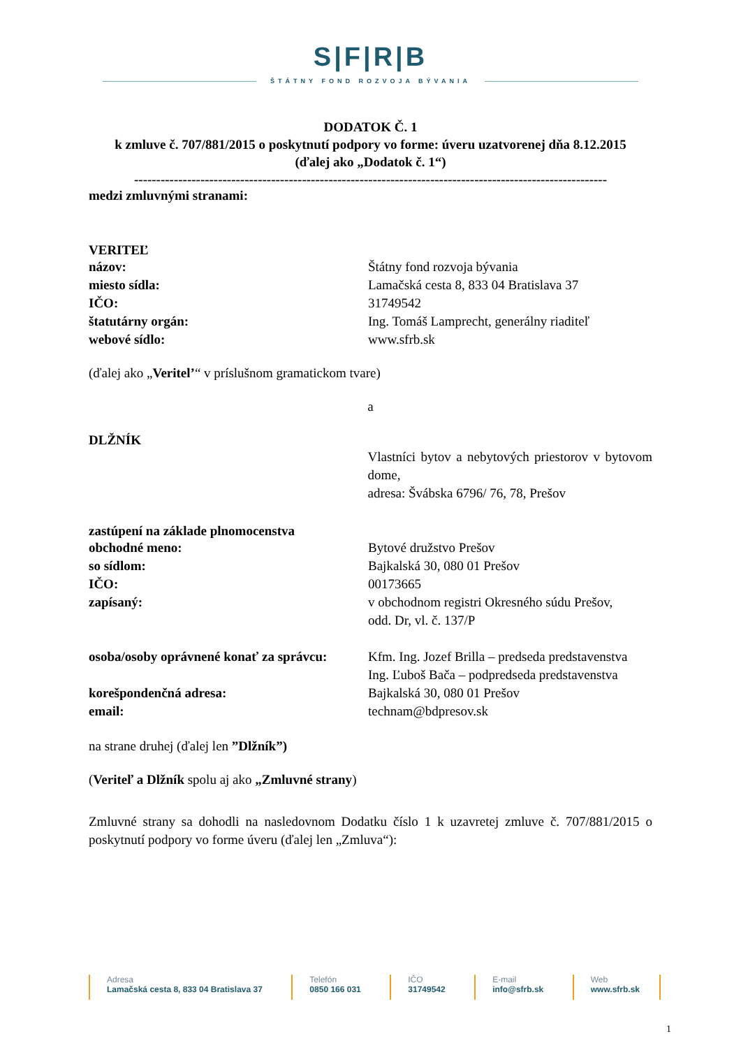S|F|R|B
ŠTÁTNY FOND ROZVOJA BÝVANIA
DODATOK Č. 1
k zmluve č. 707/881/2015 o poskytnutí podpory vo forme: úveru uzatvorenej dňa 8.12.2015
(ďalej ako „Dodatok č. 1“)
-----------------------------------------------------------------------------------------------------------
medzi zmluvnými stranami:
VERITEĽ
názov: Štátny fond rozvoja bývania
miesto sídla: Lamačská cesta 8, 833 04 Bratislava 37
IČO: 31749542
štatutárny orgán: Ing. Tomáš Lamprecht, generálny riaditeľ
webové sídlo: www.sfrb.sk
(ďalej ako „Veritel’“ v príslušnom gramatickom tvare)
a
DLŽNÍK
Vlastníci bytov a nebytových priestorov v bytovom dome,
adresa: Švábska 6796/ 76, 78, Prešov
zastúpení na základe plnomocenstva
obchodné meno: Bytové družstvo Prešov
so sídlom: Bajkalská 30, 080 01 Prešov
IČO: 00173665
zapísaný: v obchodnom registri Okresného súdu Prešov,
odd. Dr, vl. č. 137/P
osoba/osoby oprávnené konať za správcu:
Kfm. Ing. Jozef Brilla – predseda predstavenstva
Ing. Ľuboš Bača – podpredseda predstavenstva
korešpondenčná adresa: Bajkalská 30, 080 01 Prešov
email: technam@bdpresov.sk
na strane druhej (ďalej len ”Dlžník”)
(Veriteľ a Dlžník spolu aj ako „Zmluvné strany)
Zmluvné strany sa dohodli na nasledovnom Dodatku číslo 1 k uzavretej zmluve č. 707/881/2015 o poskytnutí podpory vo forme úveru (ďalej len „Zmluva“):
Adresa
Lamačská cesta 8, 833 04 Bratislava 37
Telefón
0850 166 031
IČO
31749542
E-mail
info@sfrb.sk
Web
www.sfrb.sk
1